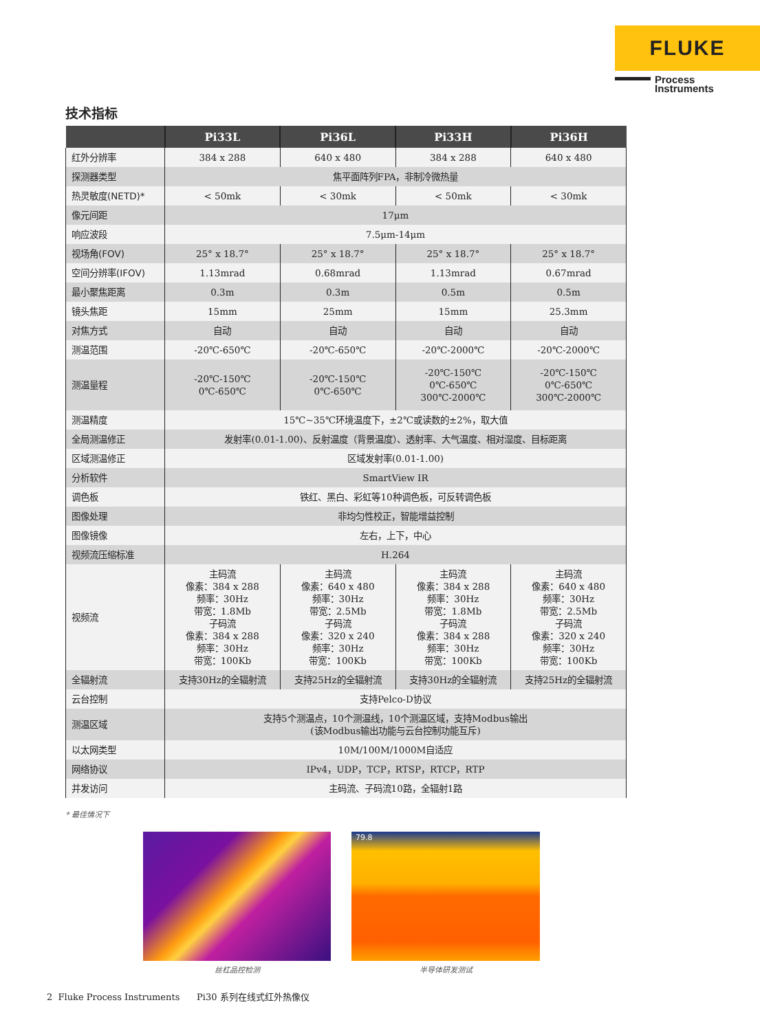FLUKE
Process
Instruments
技术指标
| | Pi33L | Pi36L | Pi33H | Pi36H |
| --- | --- | --- | --- | --- |
| 红外分辨率 | 384 x 288 | 640 x 480 | 384 x 288 | 640 x 480 |
| 探测器类型 | 焦平面阵列FPA，非制冷微热量 | | | |
| 热灵敏度(NETD)* | < 50mk | < 30mk | < 50mk | < 30mk |
| 像元间距 | 17μm | | | |
| 响应波段 | 7.5μm-14μm | | | |
| 视场角(FOV) | 25° x 18.7° | 25° x 18.7° | 25° x 18.7° | 25° x 18.7° |
| 空间分辨率(IFOV) | 1.13mrad | 0.68mrad | 1.13mrad | 0.67mrad |
| 最小聚焦距离 | 0.3m | 0.3m | 0.5m | 0.5m |
| 镜头焦距 | 15mm | 25mm | 15mm | 25.3mm |
| 对焦方式 | 自动 | 自动 | 自动 | 自动 |
| 测温范围 | -20℃-650℃ | -20℃-650℃ | -20℃-2000℃ | -20℃-2000℃ |
| 测温量程 | -20℃-150℃ 0℃-650℃ | -20℃-150℃ 0℃-650℃ | -20℃-150℃ 0℃-650℃ 300℃-2000℃ | -20℃-150℃ 0℃-650℃ 300℃-2000℃ |
| 测温精度 | 15℃~35℃环境温度下，±2℃或读数的±2%，取大值 | | | |
| 全局测温修正 | 发射率(0.01-1.00)、反射温度（背景温度）、透射率、大气温度、相对湿度、目标距离 | | | |
| 区域测温修正 | 区域发射率(0.01-1.00) | | | |
| 分析软件 | SmartView IR | | | |
| 调色板 | 铁红、黑白、彩虹等10种调色板，可反转调色板 | | | |
| 图像处理 | 非均匀性校正，智能增益控制 | | | |
| 图像镜像 | 左右，上下，中心 | | | |
| 视频流压缩标准 | H.264 | | | |
| 视频流 | 主码流 像素：384 x 288 频率：30Hz 带宽：1.8Mb 子码流 像素：384 x 288 频率：30Hz 带宽：100Kb | 主码流 像素：640 x 480 频率：30Hz 带宽：2.5Mb 子码流 像素：320 x 240 频率：30Hz 带宽：100Kb | 主码流 像素：384 x 288 频率：30Hz 带宽：1.8Mb 子码流 像素：384 x 288 频率：30Hz 带宽：100Kb | 主码流 像素：640 x 480 频率：30Hz 带宽：2.5Mb 子码流 像素：320 x 240 频率：30Hz 带宽：100Kb |
| 全辐射流 | 支持30Hz的全辐射流 | 支持25Hz的全辐射流 | 支持30Hz的全辐射流 | 支持25Hz的全辐射流 |
| 云台控制 | 支持Pelco-D协议 | | | |
| 测温区域 | 支持5个测温点，10个测温线，10个测温区域，支持Modbus输出 (该Modbus输出功能与云台控制功能互斥) | | | |
| 以太网类型 | 10M/100M/1000M自适应 | | | |
| 网络协议 | IPv4，UDP，TCP，RTSP，RTCP，RTP | | | |
| 并发访问 | 主码流、子码流10路，全辐射1路 | | | |
* 最佳情况下
丝杠品控检测
79.8
半导体研发测试
2 Fluke Process Instruments Pi30 系列在线式红外热像仪